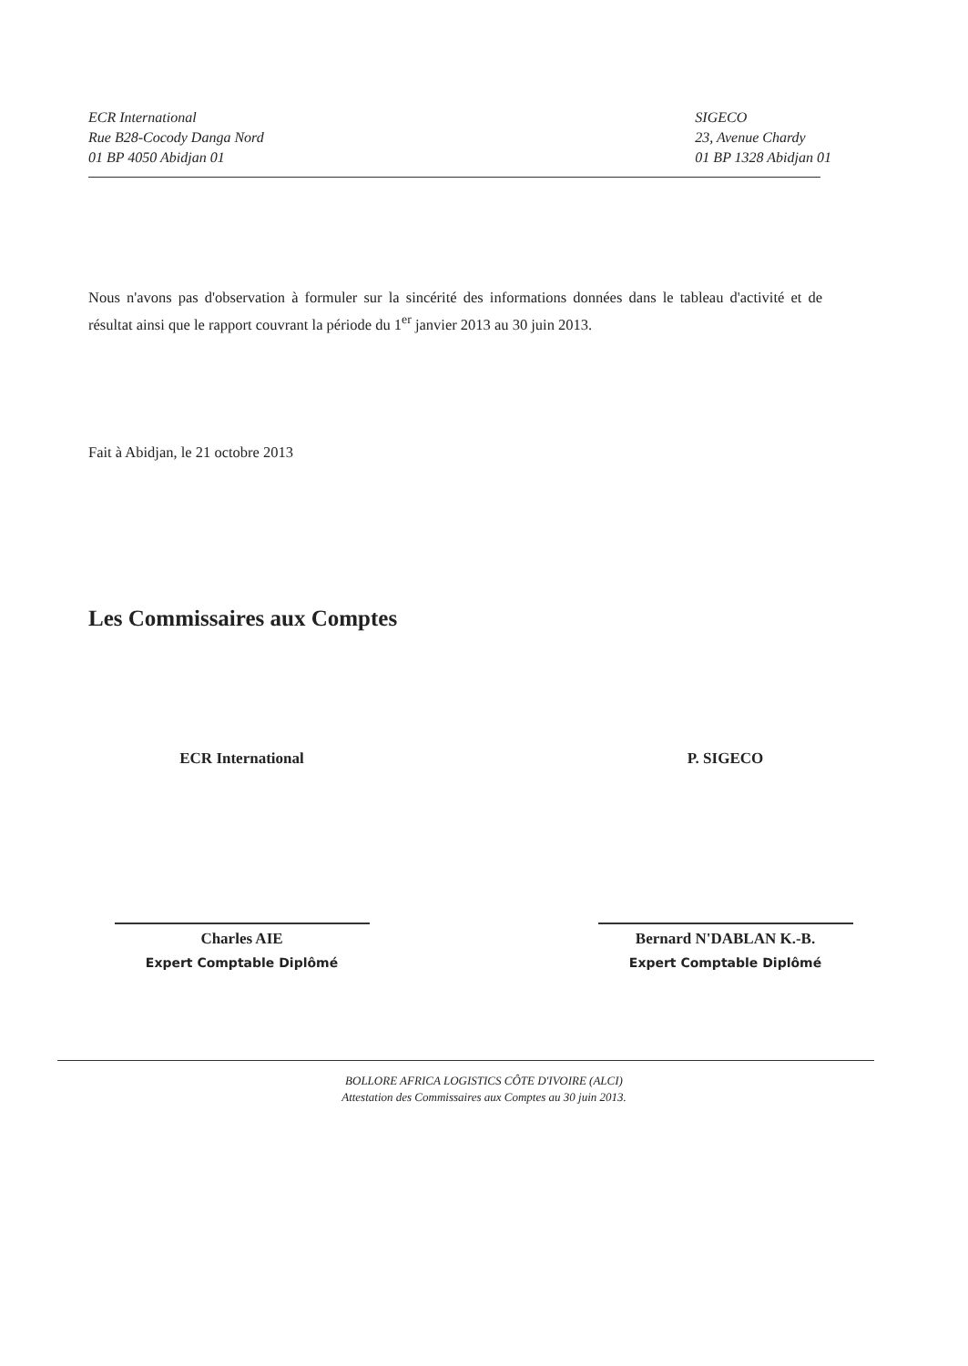ECR International
Rue B28-Cocody Danga Nord
01 BP 4050 Abidjan 01
SIGECO
23, Avenue Chardy
01 BP 1328 Abidjan 01
Nous n'avons pas d'observation à formuler sur la sincérité des informations données dans le tableau d'activité et de résultat ainsi que le rapport couvrant la période du 1<sup>er</sup> janvier 2013 au 30 juin 2013.
Fait à Abidjan, le 21 octobre 2013
Les Commissaires aux Comptes
ECR International
Charles AIE
Expert Comptable Diplômé
P. SIGECO
Bernard N'DABLAN K.-B.
Expert Comptable Diplômé
BOLLORE AFRICA LOGISTICS CÔTE D'IVOIRE (ALCI)
Attestation des Commissaires aux Comptes au 30 juin 2013.